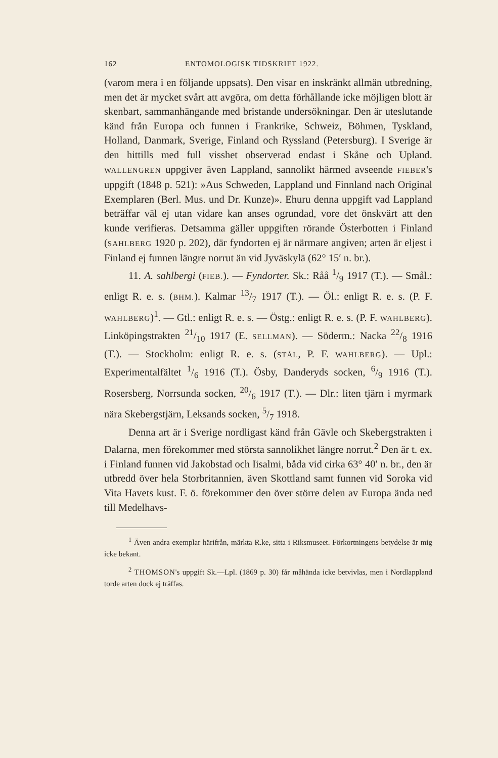162 ENTOMOLOGISK TIDSKRIFT 1922.
(varom mera i en följande uppsats). Den visar en inskränkt allmän utbredning, men det är mycket svårt att avgöra, om detta förhållande icke möjligen blott är skenbart, sammanhängande med bristande undersökningar. Den är uteslutande känd från Europa och funnen i Frankrike, Schweiz, Böhmen, Tyskland, Holland, Danmark, Sverige, Finland och Ryssland (Petersburg). I Sverige är den hittills med full visshet observerad endast i Skåne och Upland. WALLENGREN uppgiver även Lappland, sannolikt härmed avseende FIEBER's uppgift (1848 p. 521): »Aus Schweden, Lappland und Finnland nach Original Exemplaren (Berl. Mus. und Dr. Kunze)». Ehuru denna uppgift vad Lappland beträffar väl ej utan vidare kan anses ogrundad, vore det önskvärt att den kunde verifieras. Detsamma gäller uppgiften rörande Österbotten i Finland (SAHLBERG 1920 p. 202), där fyndorten ej är närmare angiven; arten är eljest i Finland ej funnen längre norrut än vid Jyväskylä (62° 15′ n. br.).
11. A. sahlbergi (FIEB.). — Fyndorter. Sk.: Råå 1/9 1917 (T.). — Smål.: enligt R. e. s. (BHM.). Kalmar 13/7 1917 (T.). — Öl.: enligt R. e. s. (P. F. WAHLBERG)<sup>1</sup>. — Gtl.: enligt R. e. s. — Östg.: enligt R. e. s. (P. F. WAHLBERG). Linköpingstrakten 21/10 1917 (E. SELLMAN). — Söderm.: Nacka 22/8 1916 (T.). — Stockholm: enligt R. e. s. (STÅL, P. F. WAHLBERG). — Upl.: Experimentalfältet 1/6 1916 (T.). Ösby, Danderyds socken, 6/9 1916 (T.). Rosersberg, Norrsunda socken, 20/6 1917 (T.). — Dlr.: liten tjärn i myrmark nära Skebergstjärn, Leksands socken, 5/7 1918.
Denna art är i Sverige nordligast känd från Gävle och Skebergstrakten i Dalarna, men förekommer med största sannolikhet längre norrut.<sup>2</sup> Den är t. ex. i Finland funnen vid Jakobstad och Iisalmi, båda vid cirka 63° 40′ n. br., den är utbredd över hela Storbritannien, även Skottland samt funnen vid Soroka vid Vita Havets kust. F. ö. förekommer den över större delen av Europa ända ned till Medelhavs-
<sup>1</sup> Även andra exemplar härifrån, märkta R.ke, sitta i Riksmuseet. Förkortningens betydelse är mig icke bekant.
<sup>2</sup> THOMSON's uppgift Sk.—Lpl. (1869 p. 30) får måhända icke betvivlas, men i Nordlappland torde arten dock ej träffas.